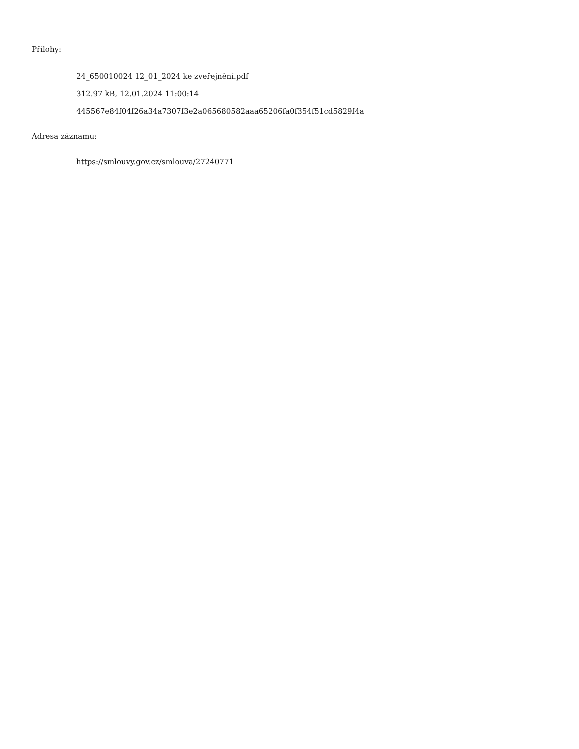Přílohy:
24_650010024 12_01_2024 ke zveřejnění.pdf
312.97 kB, 12.01.2024 11:00:14
445567e84f04f26a34a7307f3e2a065680582aaa65206fa0f354f51cd5829f4a
Adresa záznamu:
https://smlouvy.gov.cz/smlouva/27240771